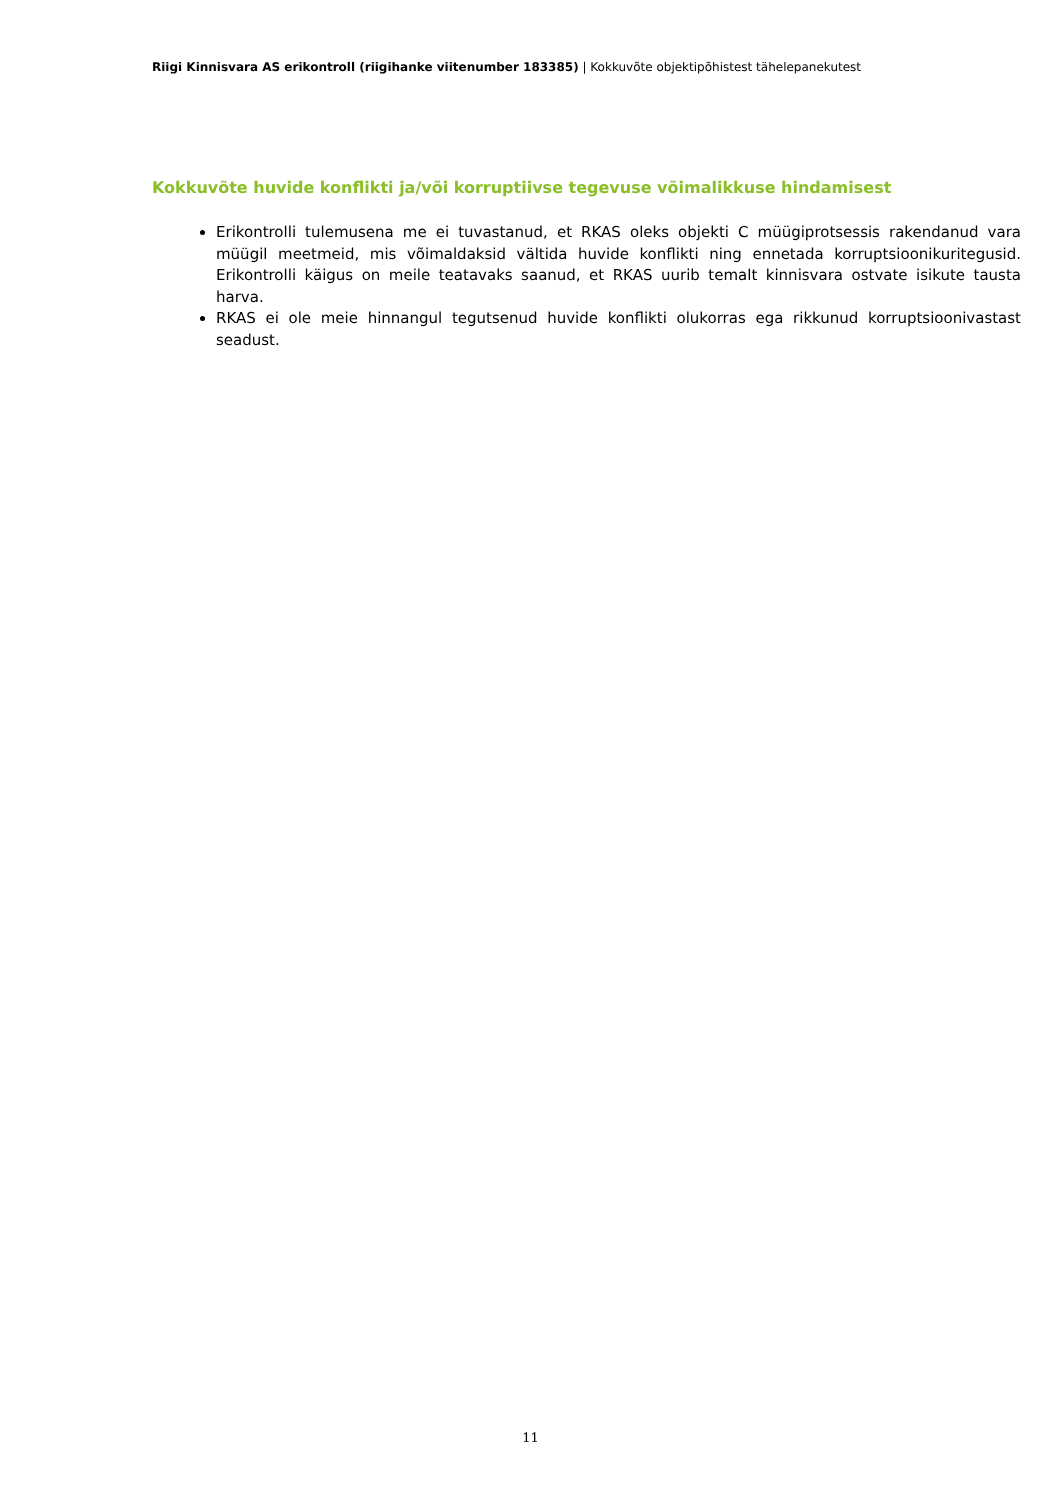Riigi Kinnisvara AS erikontroll (riigihanke viitenumber 183385) | Kokkuvõte objektipõhistest tähelepanekutest
Kokkuvõte huvide konflikti ja/või korruptiivse tegevuse võimalikkuse hindamisest
Erikontrolli tulemusena me ei tuvastanud, et RKAS oleks objekti C müügiprotsessis rakendanud vara müügil meetmeid, mis võimaldaksid vältida huvide konflikti ning ennetada korruptsioonikuritegusid. Erikontrolli käigus on meile teatavaks saanud, et RKAS uurib temalt kinnisvara ostvate isikute tausta harva.
RKAS ei ole meie hinnangul tegutsenud huvide konflikti olukorras ega rikkunud korruptsioonivastast seadust.
11